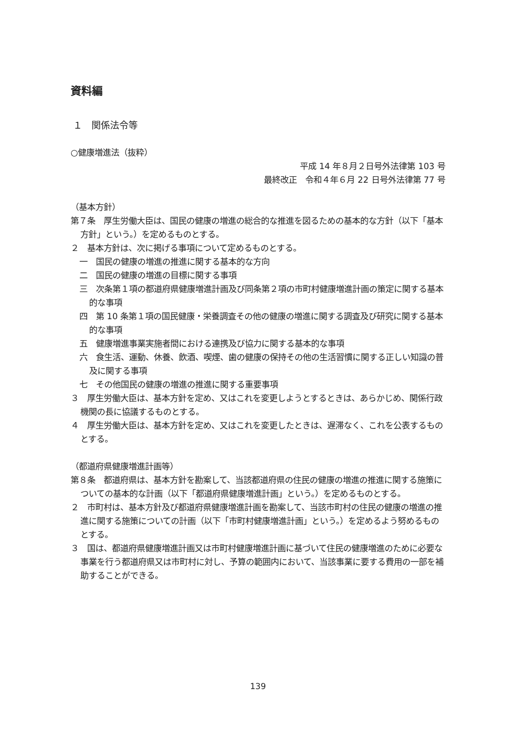資料編
１　関係法令等
○健康増進法（抜粋）
平成 14 年８月２日号外法律第 103 号
最終改正　令和４年６月 22 日号外法律第 77 号
（基本方針）
第７条　厚生労働大臣は、国民の健康の増進の総合的な推進を図るための基本的な方針（以下「基本方針」という。）を定めるものとする。
２　基本方針は、次に掲げる事項について定めるものとする。
一　国民の健康の増進の推進に関する基本的な方向
二　国民の健康の増進の目標に関する事項
三　次条第１項の都道府県健康増進計画及び同条第２項の市町村健康増進計画の策定に関する基本的な事項
四　第 10 条第１項の国民健康・栄養調査その他の健康の増進に関する調査及び研究に関する基本的な事項
五　健康増進事業実施者間における連携及び協力に関する基本的な事項
六　食生活、運動、休養、飲酒、喫煙、歯の健康の保持その他の生活習慣に関する正しい知識の普及に関する事項
七　その他国民の健康の増進の推進に関する重要事項
３　厚生労働大臣は、基本方針を定め、又はこれを変更しようとするときは、あらかじめ、関係行政機関の長に協議するものとする。
４　厚生労働大臣は、基本方針を定め、又はこれを変更したときは、遅滞なく、これを公表するものとする。
（都道府県健康増進計画等）
第８条　都道府県は、基本方針を勘案して、当該都道府県の住民の健康の増進の推進に関する施策についての基本的な計画（以下「都道府県健康増進計画」という。）を定めるものとする。
２　市町村は、基本方針及び都道府県健康増進計画を勘案して、当該市町村の住民の健康の増進の推進に関する施策についての計画（以下「市町村健康増進計画」という。）を定めるよう努めるものとする。
３　国は、都道府県健康増進計画又は市町村健康増進計画に基づいて住民の健康増進のために必要な事業を行う都道府県又は市町村に対し、予算の範囲内において、当該事業に要する費用の一部を補助することができる。
139